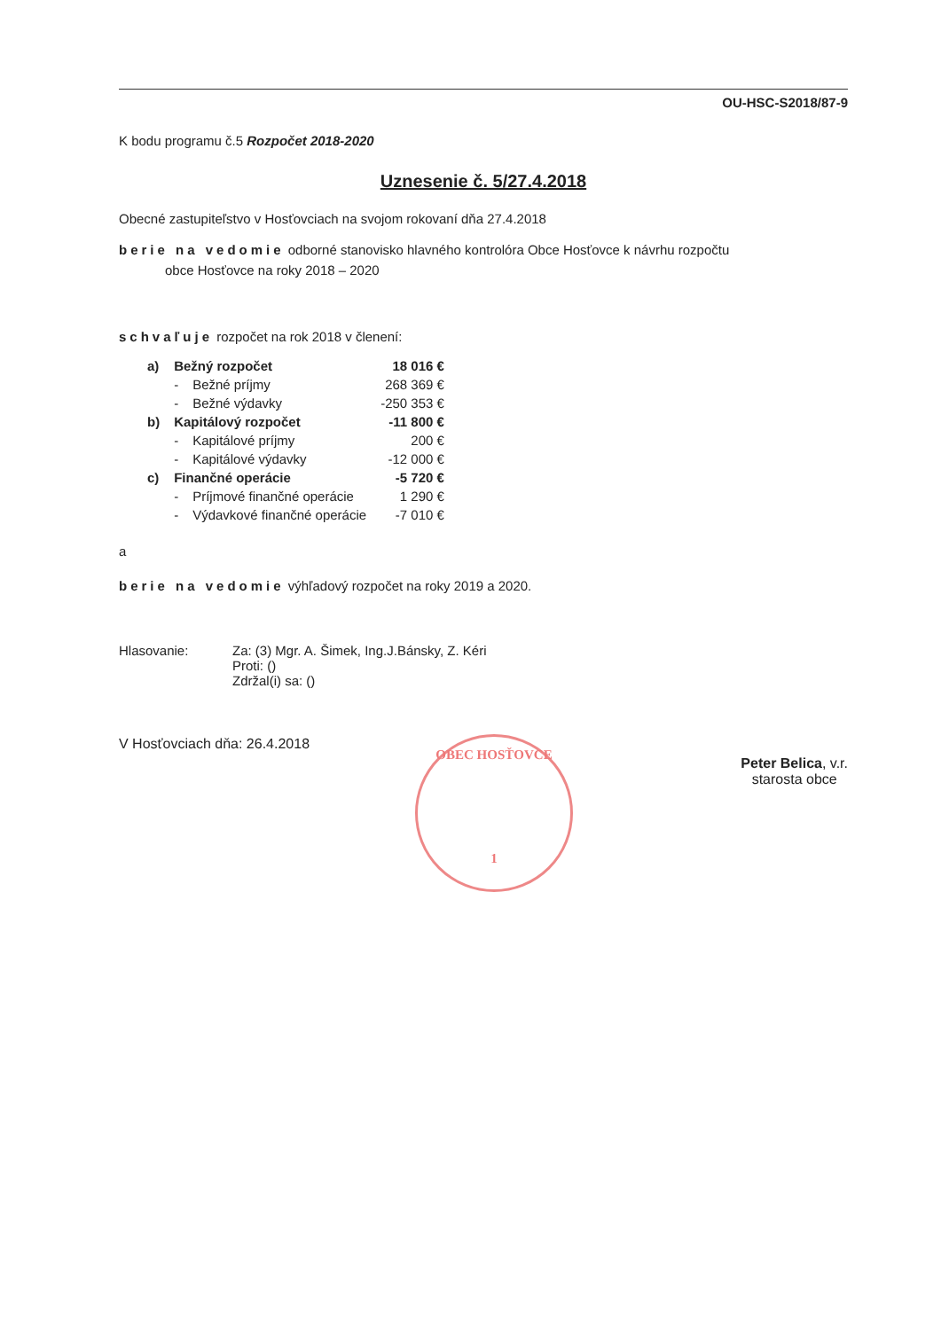OU-HSC-S2018/87-9
K bodu programu č.5 Rozpočet 2018-2020
Uznesenie č. 5/27.4.2018
Obecné zastupiteľstvo v Hosťovciach na svojom rokovaní dňa 27.4.2018
berie na vedomie odborné stanovisko hlavného kontrolóra Obce Hosťovce k návrhu rozpočtu
obce Hosťovce na roky 2018 – 2020
schvaľuje rozpočet na rok 2018 v členení:
| a) | Bežný rozpočet | | 18 016 € |
| | - | Bežné príjmy | 268 369 € |
| | - | Bežné výdavky | -250 353 € |
| b) | Kapitálový rozpočet | | -11 800 € |
| | - | Kapitálové príjmy | 200 € |
| | - | Kapitálové výdavky | -12 000 € |
| c) | Finančné operácie | | -5 720 € |
| | - | Príjmové finančné operácie | 1 290 € |
| | - | Výdavkové finančné operácie | -7 010 € |
a
berie na vedomie výhľadový rozpočet na roky 2019 a 2020.
| Hlasovanie: | Za: (3) Mgr. A. Šimek, Ing.J.Bánsky, Z. Kéri Proti: () Zdržal(i) sa: () |
V Hosťovciach dňa: 26.4.2018
Peter Belica, v.r.
starosta obce
OBEC HOSŤOVCE
1